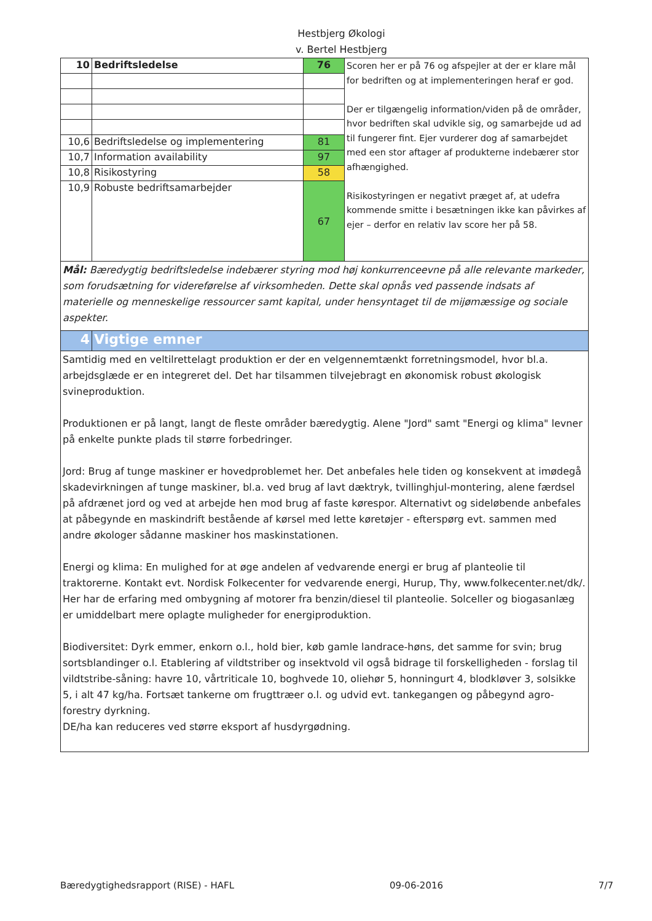Hestbjerg Økologi
v. Bertel Hestbjerg
| 10 | Bedriftsledelse | 76 | Scoren her er på 76 og afspejler at der er klare mål for bedriften og at implementeringen heraf er god. Der er tilgængelig information/viden på de områder, hvor bedriften skal udvikle sig, og samarbejde ud ad til fungerer fint. Ejer vurderer dog af samarbejdet med een stor aftager af produkterne indebærer stor afhængighed. Risikostyringen er negativt præget af, at udefra kommende smitte i besætningen ikke kan påvirkes af ejer – derfor en relativ lav score her på 58. |
| 10,6 | Bedriftsledelse og implementering | 81 | |
| 10,7 | Information availability | 97 | |
| 10,8 | Risikostyring | 58 | |
| 10,9 | Robuste bedriftsamarbejder | 67 | |
| Mål: Bæredygtig bedriftsledelse indebærer styring mod høj konkurrenceevne på alle relevante markeder, som forudsætning for videreførelse af virksomheden. Dette skal opnås ved passende indsats af materielle og menneskelige ressourcer samt kapital, under hensyntaget til de mijømæssige og sociale aspekter. | | | |
| 4 | Vigtige emner | | |
| Samtidig med en veltilrettelagt produktion er der en velgennemtænkt forretningsmodel, hvor bl.a. arbejdsglæde er en integreret del. Det har tilsammen tilvejebragt en økonomisk robust økologisk svineproduktion. Produktionen er på langt, langt de fleste områder bæredygtig. Alene "Jord" samt "Energi og klima" levner på enkelte punkte plads til større forbedringer. Jord: Brug af tunge maskiner er hovedproblemet her. Det anbefales hele tiden og konsekvent at imødegå skadevirkningen af tunge maskiner, bl.a. ved brug af lavt dæktryk, tvillinghjul-montering, alene færdsel på afdrænet jord og ved at arbejde hen mod brug af faste kørespor. Alternativt og sideløbende anbefales at påbegynde en maskindrift bestående af kørsel med lette køretøjer - efterspørg evt. sammen med andre økologer sådanne maskiner hos maskinstationen. Energi og klima: En mulighed for at øge andelen af vedvarende energi er brug af planteolie til traktorerne. Kontakt evt. Nordisk Folkecenter for vedvarende energi, Hurup, Thy, www.folkecenter.net/dk/. Her har de erfaring med ombygning af motorer fra benzin/diesel til planteolie. Solceller og biogasanlæg er umiddelbart mere oplagte muligheder for energiproduktion. Biodiversitet: Dyrk emmer, enkorn o.l., hold bier, køb gamle landrace-høns, det samme for svin; brug sortsblandinger o.l. Etablering af vildtstriber og insektvold vil også bidrage til forskelligheden - forslag til vildtstribe-såning: havre 10, vårtriticale 10, boghvede 10, oliehør 5, honningurt 4, blodkløver 3, solsikke 5, i alt 47 kg/ha. Fortsæt tankerne om frugttræer o.l. og udvid evt. tankegangen og påbegynd agro-forestry dyrkning. DE/ha kan reduceres ved større eksport af husdyrgødning. | | | |
Bæredygtighedsrapport (RISE) - HAFL 09-06-2016 7/7